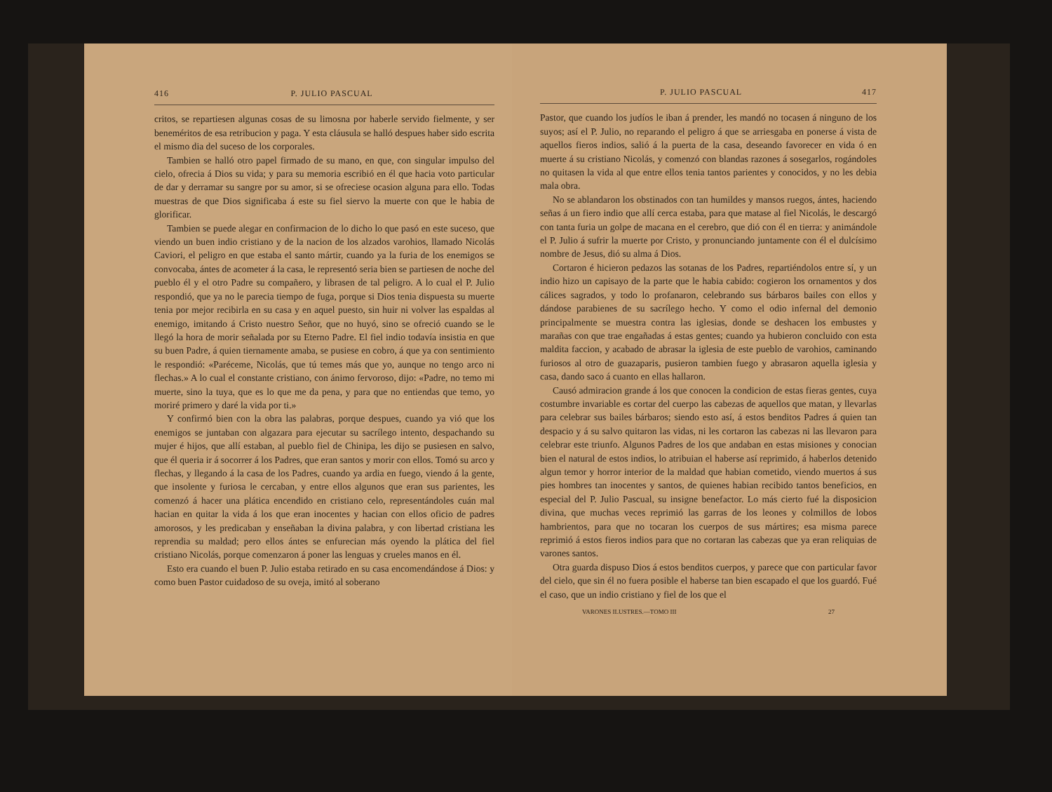416 P. JULIO PASCUAL
critos, se repartiesen algunas cosas de su limosna por haberle servido fielmente, y ser beneméritos de esa retribucion y paga. Y esta cláusula se halló despues haber sido escrita el mismo dia del suceso de los corporales.
Tambien se halló otro papel firmado de su mano, en que, con singular impulso del cielo, ofrecia á Dios su vida; y para su memoria escribió en él que hacia voto particular de dar y derramar su sangre por su amor, si se ofreciese ocasion alguna para ello. Todas muestras de que Dios significaba á este su fiel siervo la muerte con que le habia de glorificar.
Tambien se puede alegar en confirmacion de lo dicho lo que pasó en este suceso, que viendo un buen indio cristiano y de la nacion de los alzados varohios, llamado Nicolás Caviori, el peligro en que estaba el santo mártir, cuando ya la furia de los enemigos se convocaba, ántes de acometer á la casa, le representó seria bien se partiesen de noche del pueblo él y el otro Padre su compañero, y librasen de tal peligro. A lo cual el P. Julio respondió, que ya no le parecia tiempo de fuga, porque si Dios tenia dispuesta su muerte tenia por mejor recibirla en su casa y en aquel puesto, sin huir ni volver las espaldas al enemigo, imitando á Cristo nuestro Señor, que no huyó, sino se ofreció cuando se le llegó la hora de morir señalada por su Eterno Padre. El fiel indio todavía insistia en que su buen Padre, á quien tiernamente amaba, se pusiese en cobro, á que ya con sentimiento le respondió: «Paréceme, Nicolás, que tú temes más que yo, aunque no tengo arco ni flechas.» A lo cual el constante cristiano, con ánimo fervoroso, dijo: «Padre, no temo mi muerte, sino la tuya, que es lo que me da pena, y para que no entiendas que temo, yo moriré primero y daré la vida por ti.»
Y confirmó bien con la obra las palabras, porque despues, cuando ya vió que los enemigos se juntaban con algazara para ejecutar su sacrílego intento, despachando su mujer é hijos, que allí estaban, al pueblo fiel de Chinipa, les dijo se pusiesen en salvo, que él queria ir á socorrer á los Padres, que eran santos y morir con ellos. Tomó su arco y flechas, y llegando á la casa de los Padres, cuando ya ardia en fuego, viendo á la gente, que insolente y furiosa le cercaban, y entre ellos algunos que eran sus parientes, les comenzó á hacer una plática encendido en cristiano celo, representándoles cuán mal hacian en quitar la vida á los que eran inocentes y hacian con ellos oficio de padres amorosos, y les predicaban y enseñaban la divina palabra, y con libertad cristiana les reprendia su maldad; pero ellos ántes se enfurecian más oyendo la plática del fiel cristiano Nicolás, porque comenzaron á poner las lenguas y crueles manos en él.
Esto era cuando el buen P. Julio estaba retirado en su casa encomendándose á Dios: y como buen Pastor cuidadoso de su oveja, imitó al soberano
P. JULIO PASCUAL 417
Pastor, que cuando los judíos le iban á prender, les mandó no tocasen á ninguno de los suyos; así el P. Julio, no reparando el peligro á que se arriesgaba en ponerse á vista de aquellos fieros indios, salió á la puerta de la casa, deseando favorecer en vida ó en muerte á su cristiano Nicolás, y comenzó con blandas razones á sosegarlos, rogándoles no quitasen la vida al que entre ellos tenia tantos parientes y conocidos, y no les debia mala obra.
No se ablandaron los obstinados con tan humildes y mansos ruegos, ántes, haciendo señas á un fiero indio que allí cerca estaba, para que matase al fiel Nicolás, le descargó con tanta furia un golpe de macana en el cerebro, que dió con él en tierra: y animándole el P. Julio á sufrir la muerte por Cristo, y pronunciando juntamente con él el dulcísimo nombre de Jesus, dió su alma á Dios.
Cortaron é hicieron pedazos las sotanas de los Padres, repartiéndolos entre sí, y un indio hizo un capisayo de la parte que le habia cabido: cogieron los ornamentos y dos cálices sagrados, y todo lo profanaron, celebrando sus bárbaros bailes con ellos y dándose parabienes de su sacrílego hecho. Y como el odio infernal del demonio principalmente se muestra contra las iglesias, donde se deshacen los embustes y marañas con que trae engañadas á estas gentes; cuando ya hubieron concluido con esta maldita faccion, y acabado de abrasar la iglesia de este pueblo de varohios, caminando furiosos al otro de guazaparis, pusieron tambien fuego y abrasaron aquella iglesia y casa, dando saco á cuanto en ellas hallaron.
Causó admiracion grande á los que conocen la condicion de estas fieras gentes, cuya costumbre invariable es cortar del cuerpo las cabezas de aquellos que matan, y llevarlas para celebrar sus bailes bárbaros; siendo esto así, á estos benditos Padres á quien tan despacio y á su salvo quitaron las vidas, ni les cortaron las cabezas ni las llevaron para celebrar este triunfo. Algunos Padres de los que andaban en estas misiones y conocian bien el natural de estos indios, lo atribuian el haberse así reprimido, á haberlos detenido algun temor y horror interior de la maldad que habian cometido, viendo muertos á sus pies hombres tan inocentes y santos, de quienes habian recibido tantos beneficios, en especial del P. Julio Pascual, su insigne benefactor. Lo más cierto fué la disposicion divina, que muchas veces reprimió las garras de los leones y colmillos de lobos hambrientos, para que no tocaran los cuerpos de sus mártires; esa misma parece reprimió á estos fieros indios para que no cortaran las cabezas que ya eran reliquias de varones santos.
Otra guarda dispuso Dios á estos benditos cuerpos, y parece que con particular favor del cielo, que sin él no fuera posible el haberse tan bien escapado el que los guardó. Fué el caso, que un indio cristiano y fiel de los que el
VARONES ILUSTRES.—TOMO III 27